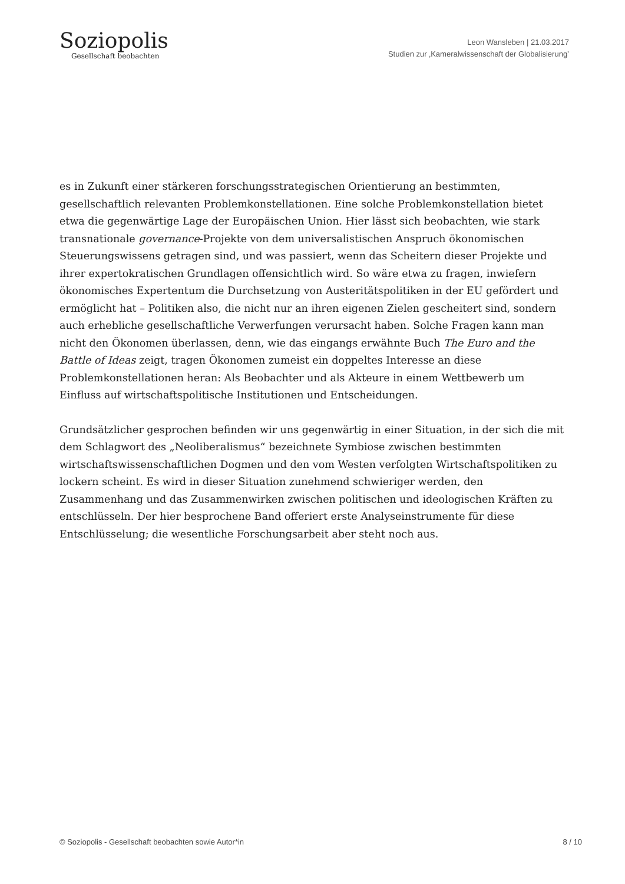Soziopolis
Gesellschaft beobachten
Leon Wansleben | 21.03.2017
Studien zur ‚Kameralwissenschaft der Globalisierung’
es in Zukunft einer stärkeren forschungsstrategischen Orientierung an bestimmten, gesellschaftlich relevanten Problemkonstellationen. Eine solche Problemkonstellation bietet etwa die gegenwärtige Lage der Europäischen Union. Hier lässt sich beobachten, wie stark transnationale governance-Projekte von dem universalistischen Anspruch ökonomischen Steuerungswissens getragen sind, und was passiert, wenn das Scheitern dieser Projekte und ihrer expertokratischen Grundlagen offensichtlich wird. So wäre etwa zu fragen, inwiefern ökonomisches Expertentum die Durchsetzung von Austeritätspolitiken in der EU gefördert und ermöglicht hat – Politiken also, die nicht nur an ihren eigenen Zielen gescheitert sind, sondern auch erhebliche gesellschaftliche Verwerfungen verursacht haben. Solche Fragen kann man nicht den Ökonomen überlassen, denn, wie das eingangs erwähnte Buch The Euro and the Battle of Ideas zeigt, tragen Ökonomen zumeist ein doppeltes Interesse an diese Problemkonstellationen heran: Als Beobachter und als Akteure in einem Wettbewerb um Einfluss auf wirtschaftspolitische Institutionen und Entscheidungen.
Grundsätzlicher gesprochen befinden wir uns gegenwärtig in einer Situation, in der sich die mit dem Schlagwort des „Neoliberalismus“ bezeichnete Symbiose zwischen bestimmten wirtschaftswissenschaftlichen Dogmen und den vom Westen verfolgten Wirtschaftspolitiken zu lockern scheint. Es wird in dieser Situation zunehmend schwieriger werden, den Zusammenhang und das Zusammenwirken zwischen politischen und ideologischen Kräften zu entschlüsseln. Der hier besprochene Band offeriert erste Analyseinstrumente für diese Entschlüsselung; die wesentliche Forschungsarbeit aber steht noch aus.
© Soziopolis - Gesellschaft beobachten sowie Autor*in 8 / 10